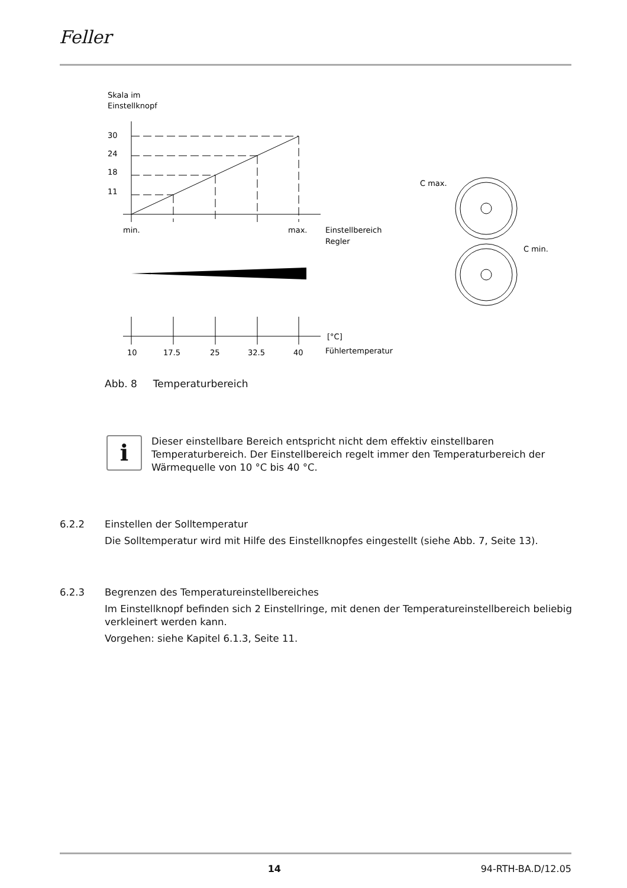Feller
Skala im
Einstellknopf
30
24
18
11
min.
max.
Einstellbereich
Regler
10
17.5
25
32.5
40
[°C]
Fühlertemperatur
C max.
C min.
Abb. 8 Temperaturbereich
i
Dieser einstellbare Bereich entspricht nicht dem effektiv einstellbaren Temperaturbereich. Der Einstellbereich regelt immer den Temperaturbereich der Wärmequelle von 10 °C bis 40 °C.
6.2.2 Einstellen der Solltemperatur
Die Solltemperatur wird mit Hilfe des Einstellknopfes eingestellt (siehe Abb. 7, Seite 13).
6.2.3 Begrenzen des Temperatureinstellbereiches
Im Einstellknopf befinden sich 2 Einstellringe, mit denen der Temperatureinstellbereich beliebig verkleinert werden kann.
Vorgehen: siehe Kapitel 6.1.3, Seite 11.
14 94-RTH-BA.D/12.05